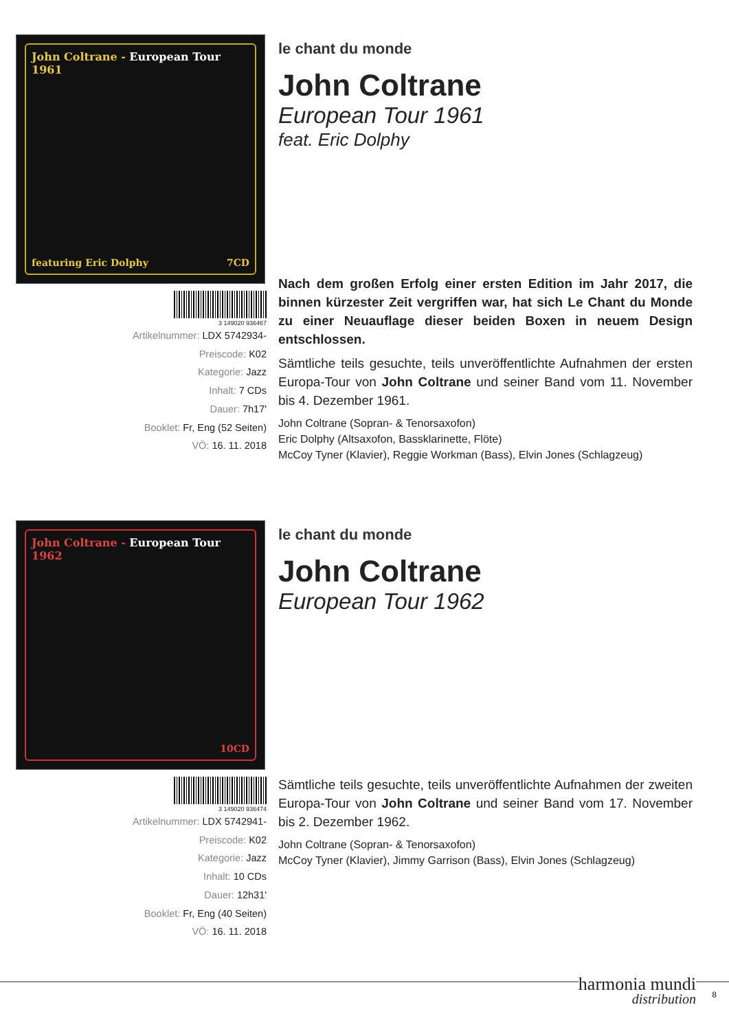John Coltrane - European Tour 1961
featuring Eric Dolphy 7CD
3 149020 936467
Artikelnummer: LDX 5742934-
Preiscode: K02
Kategorie: Jazz
Inhalt: 7 CDs
Dauer: 7h17'
Booklet: Fr, Eng (52 Seiten)
VÖ: 16. 11. 2018
le chant du monde
John Coltrane
European Tour 1961
feat. Eric Dolphy
Nach dem großen Erfolg einer ersten Edition im Jahr 2017, die binnen kürzester Zeit vergriffen war, hat sich Le Chant du Monde zu einer Neuauflage dieser beiden Boxen in neuem Design entschlossen.
Sämtliche teils gesuchte, teils unveröffentlichte Aufnahmen der ersten Europa-Tour von John Coltrane und seiner Band vom 11. November bis 4. Dezember 1961.
John Coltrane (Sopran- & Tenorsaxofon)
Eric Dolphy (Altsaxofon, Bassklarinette, Flöte)
McCoy Tyner (Klavier), Reggie Workman (Bass), Elvin Jones (Schlagzeug)
John Coltrane - European Tour 1962
10CD
3 149020 936474
Artikelnummer: LDX 5742941-
Preiscode: K02
Kategorie: Jazz
Inhalt: 10 CDs
Dauer: 12h31'
Booklet: Fr, Eng (40 Seiten)
VÖ: 16. 11. 2018
le chant du monde
John Coltrane
European Tour 1962
Sämtliche teils gesuchte, teils unveröffentlichte Aufnahmen der zweiten Europa-Tour von John Coltrane und seiner Band vom 17. November bis 2. Dezember 1962.
John Coltrane (Sopran- & Tenorsaxofon)
McCoy Tyner (Klavier), Jimmy Garrison (Bass), Elvin Jones (Schlagzeug)
harmonia mundi
distribution
8